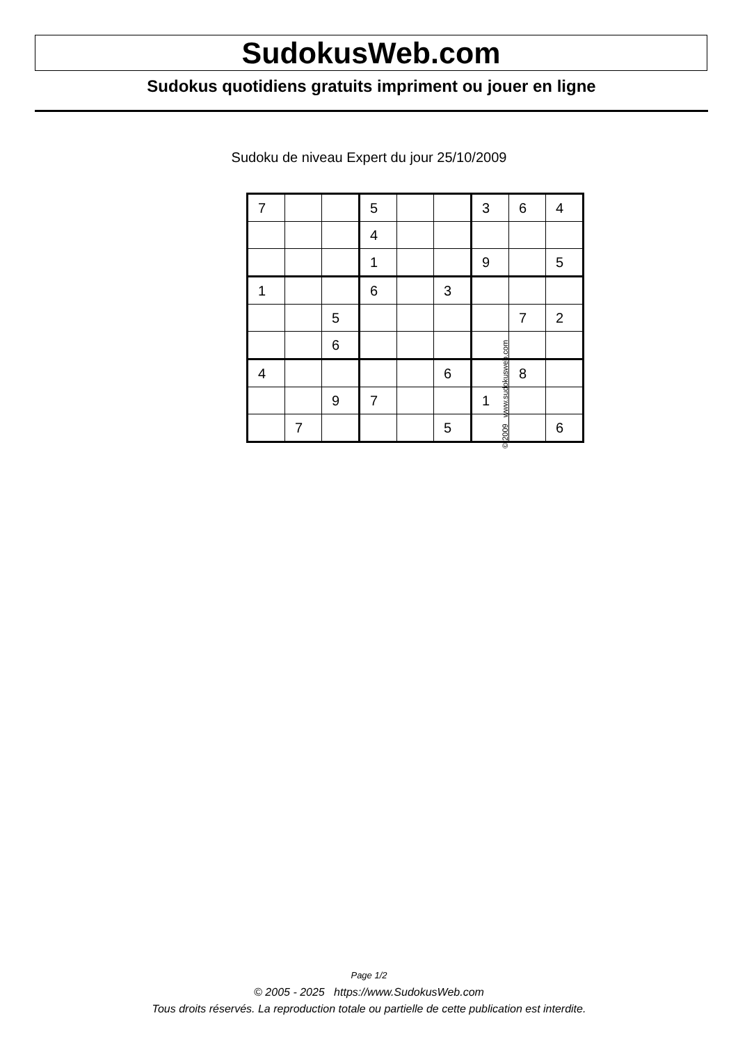SudokusWeb.com
Sudokus quotidiens gratuits impriment ou jouer en ligne
Sudoku de niveau Expert du jour 25/10/2009
| 7 | | | 5 | | | 3 | 6 | 4 |
| | | | 4 | | | | | |
| | | | 1 | | | 9 | | 5 |
| 1 | | | 6 | | 3 | | | |
| | | 5 | | | | | 7 | 2 |
| | | 6 | | | | | | |
| 4 | | | | | 6 | | 8 | |
| | | 9 | 7 | | | 1 | | |
| | 7 | | | | 5 | | | 6 |
© 2009 www.sudokusweb.com
Page 1/2
© 2005 - 2025 https://www.SudokusWeb.com
Tous droits réservés. La reproduction totale ou partielle de cette publication est interdite.